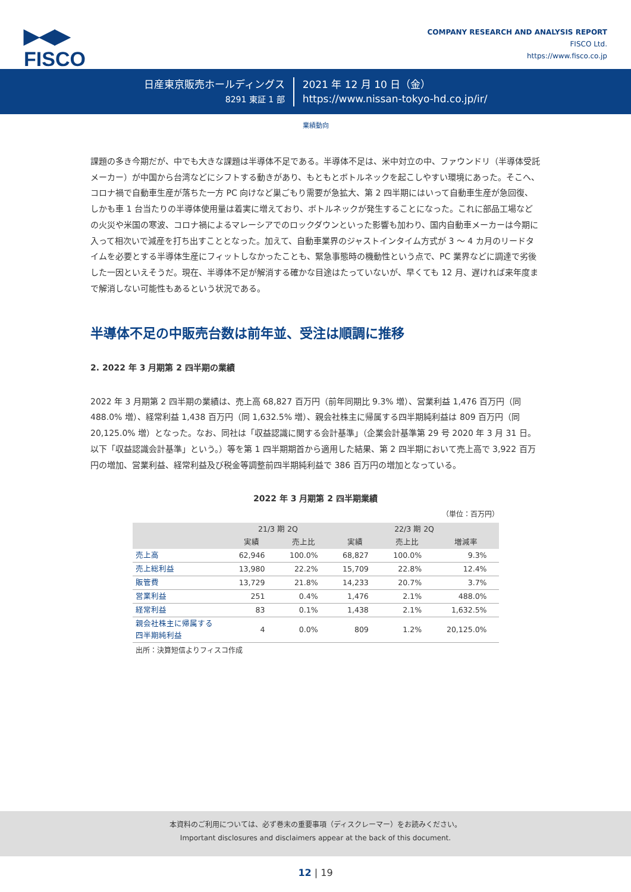▶◀▶
FISCO
COMPANY RESEARCH AND ANALYSIS REPORT
FISCO Ltd.
https://www.fisco.co.jp
日産東京販売ホールディングス
8291 東証 1 部
2021 年 12 月 10 日（金）
https://www.nissan-tokyo-hd.co.jp/ir/
業績動向
課題の多き今期だが、中でも大きな課題は半導体不足である。半導体不足は、米中対立の中、ファウンドリ（半導体受託メーカー）が中国から台湾などにシフトする動きがあり、もともとボトルネックを起こしやすい環境にあった。そこへ、コロナ禍で自動車生産が落ちた一方 PC 向けなど巣ごもり需要が急拡大、第 2 四半期にはいって自動車生産が急回復、しかも車 1 台当たりの半導体使用量は着実に増えており、ボトルネックが発生することになった。これに部品工場などの火災や米国の寒波、コロナ禍によるマレーシアでのロックダウンといった影響も加わり、国内自動車メーカーは今期に入って相次いで減産を打ち出すこととなった。加えて、自動車業界のジャストインタイム方式が 3 ～ 4 カ月のリードタイムを必要とする半導体生産にフィットしなかったことも、緊急事態時の機動性という点で、PC 業界などに調達で劣後した一因といえそうだ。現在、半導体不足が解消する確かな目途はたっていないが、早くても 12 月、遅ければ来年度まで解消しない可能性もあるという状況である。
半導体不足の中販売台数は前年並、受注は順調に推移
2. 2022 年 3 月期第 2 四半期の業績
2022 年 3 月期第 2 四半期の業績は、売上高 68,827 百万円（前年同期比 9.3% 増）、営業利益 1,476 百万円（同 488.0% 増）、経常利益 1,438 百万円（同 1,632.5% 増）、親会社株主に帰属する四半期純利益は 809 百万円（同 20,125.0% 増）となった。なお、同社は「収益認識に関する会計基準」（企業会計基準第 29 号 2020 年 3 月 31 日。以下「収益認識会計基準」という。）等を第 1 四半期期首から適用した結果、第 2 四半期において売上高で 3,922 百万円の増加、営業利益、経常利益及び税金等調整前四半期純利益で 386 百万円の増加となっている。
2022 年 3 月期第 2 四半期業績
（単位：百万円）
| | 21/3 期 2Q | | 22/3 期 2Q | | |
| --- | --- | --- | --- | --- | --- |
| | 実績 | 売上比 | 実績 | 売上比 | 増減率 |
| 売上高 | 62,946 | 100.0% | 68,827 | 100.0% | 9.3% |
| 売上総利益 | 13,980 | 22.2% | 15,709 | 22.8% | 12.4% |
| 販管費 | 13,729 | 21.8% | 14,233 | 20.7% | 3.7% |
| 営業利益 | 251 | 0.4% | 1,476 | 2.1% | 488.0% |
| 経常利益 | 83 | 0.1% | 1,438 | 2.1% | 1,632.5% |
| 親会社株主に帰属する 四半期純利益 | 4 | 0.0% | 809 | 1.2% | 20,125.0% |
出所：決算短信よりフィスコ作成
本資料のご利用については、必ず巻末の重要事項（ディスクレーマー）をお読みください。
Important disclosures and disclaimers appear at the back of this document.
12 | 19